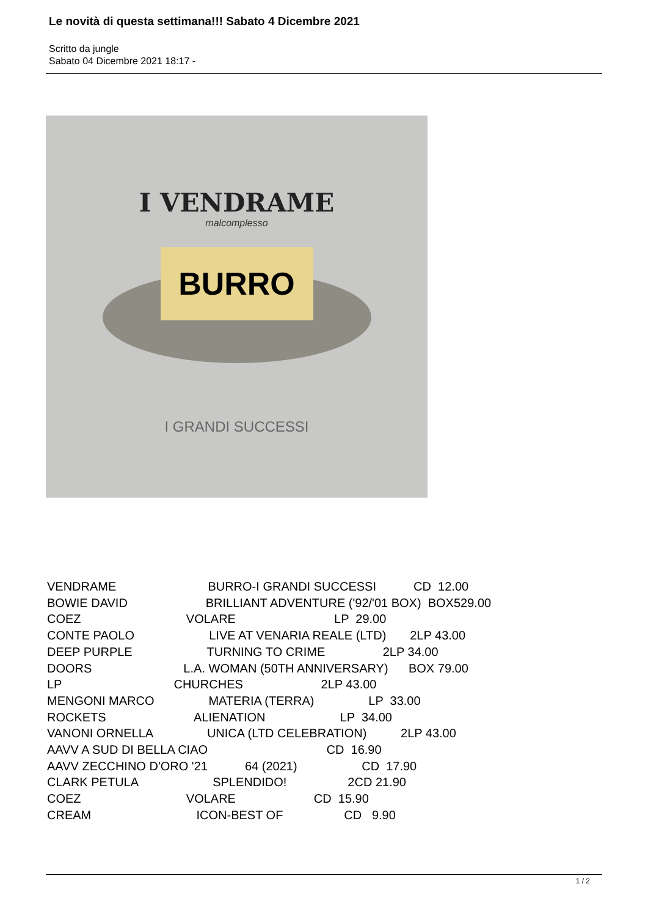Le novità di questa settimana!!! Sabato 4 Dicembre 2021
Scritto da jungle
Sabato 04 Dicembre 2021 18:17 -
I VENDRAME
malcomplesso
BURRO
I GRANDI SUCCESSI
VENDRAME BURRO-I GRANDI SUCCESSI CD 12.00 BOWIE DAVID BRILLIANT ADVENTURE ('92/'01 BOX) BOX529.00 COEZ VOLARE LP 29.00 CONTE PAOLO LIVE AT VENARIA REALE (LTD) 2LP 43.00 DEEP PURPLE TURNING TO CRIME 2LP 34.00 DOORS L.A. WOMAN (50TH ANNIVERSARY) BOX 79.00 LP CHURCHES 2LP 43.00 MENGONI MARCO MATERIA (TERRA) LP 33.00 ROCKETS ALIENATION LP 34.00 VANONI ORNELLA UNICA (LTD CELEBRATION) 2LP 43.00 AAVV A SUD DI BELLA CIAO CD 16.90 AAVV ZECCHINO D'ORO '21 64 (2021) CD 17.90 CLARK PETULA SPLENDIDO! 2CD 21.90 COEZ VOLARE CD 15.90 CREAM ICON-BEST OF CD 9.90
1 / 2